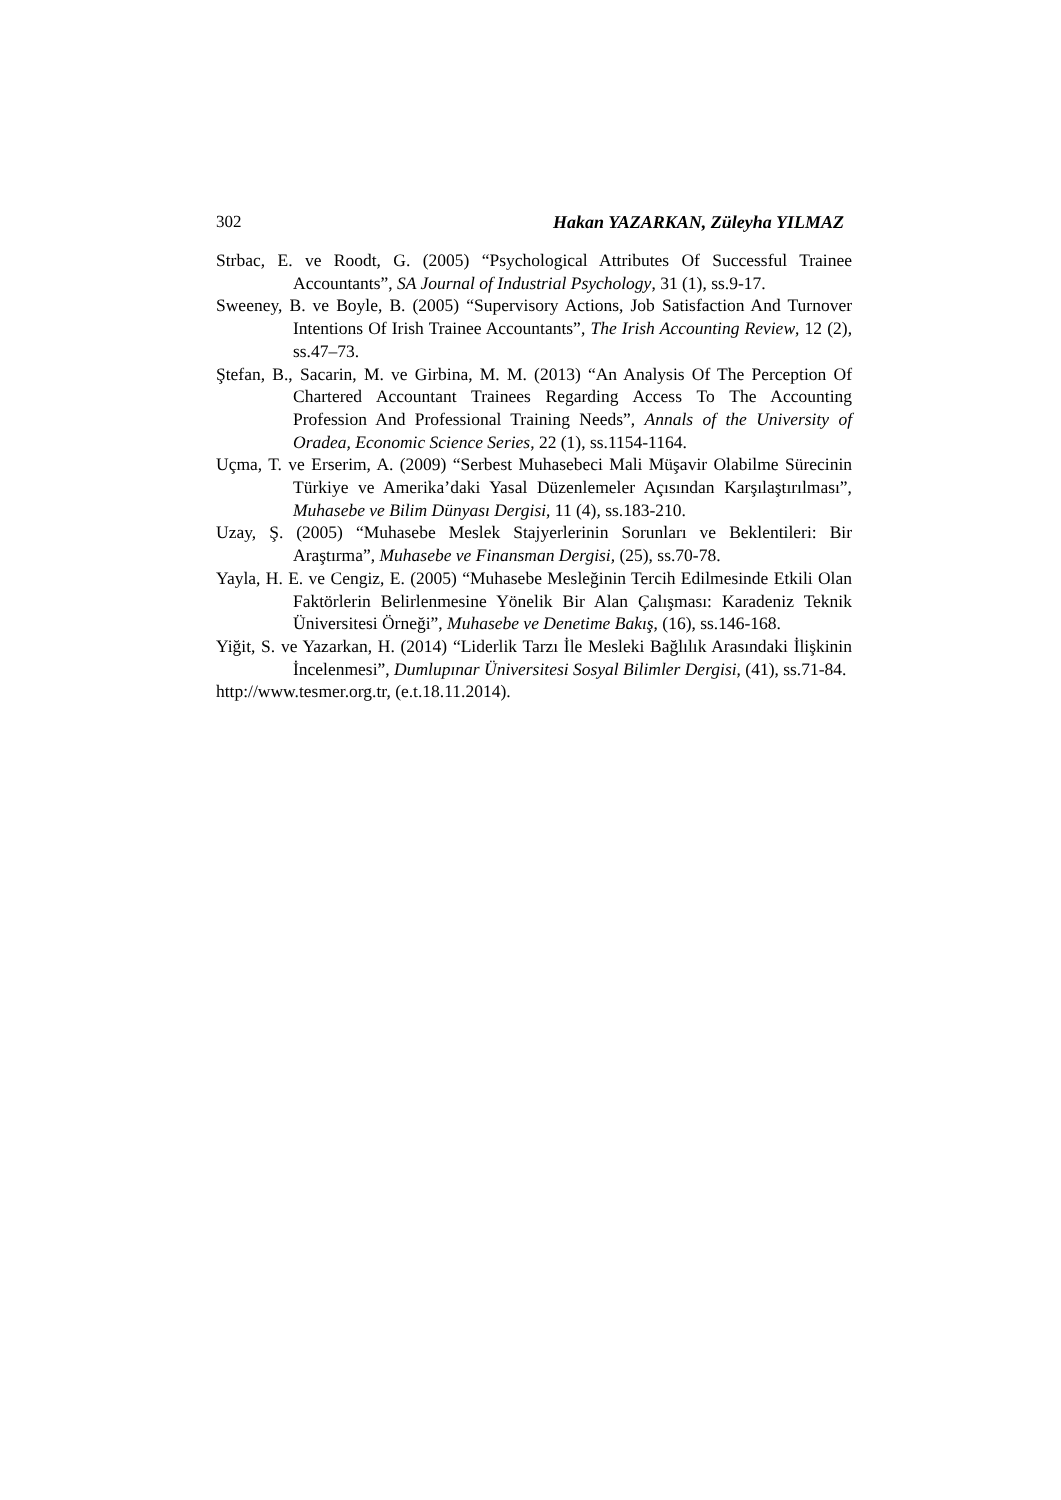302 Hakan YAZARKAN, Züleyha YILMAZ
Strbac, E. ve Roodt, G. (2005) “Psychological Attributes Of Successful Trainee Accountants”, SA Journal of Industrial Psychology, 31 (1), ss.9-17.
Sweeney, B. ve Boyle, B. (2005) “Supervisory Actions, Job Satisfaction And Turnover Intentions Of Irish Trainee Accountants”, The Irish Accounting Review, 12 (2), ss.47–73.
Ştefan, B., Sacarin, M. ve Girbina, M. M. (2013) “An Analysis Of The Perception Of Chartered Accountant Trainees Regarding Access To The Accounting Profession And Professional Training Needs”, Annals of the University of Oradea, Economic Science Series, 22 (1), ss.1154-1164.
Uçma, T. ve Erserim, A. (2009) “Serbest Muhasebeci Mali Müşavir Olabilme Sürecinin Türkiye ve Amerika’daki Yasal Düzenlemeler Açısından Karşılaştırılması”, Muhasebe ve Bilim Dünyası Dergisi, 11 (4), ss.183-210.
Uzay, Ş. (2005) “Muhasebe Meslek Stajyerlerinin Sorunları ve Beklentileri: Bir Araştırma”, Muhasebe ve Finansman Dergisi, (25), ss.70-78.
Yayla, H. E. ve Cengiz, E. (2005) “Muhasebe Mesleğinin Tercih Edilmesinde Etkili Olan Faktörlerin Belirlenmesine Yönelik Bir Alan Çalışması: Karadeniz Teknik Üniversitesi Örneği”, Muhasebe ve Denetime Bakış, (16), ss.146-168.
Yiğit, S. ve Yazarkan, H. (2014) “Liderlik Tarzı İle Mesleki Bağlılık Arasındaki İlişkinin İncelenmesi”, Dumlupınar Üniversitesi Sosyal Bilimler Dergisi, (41), ss.71-84.
http://www.tesmer.org.tr, (e.t.18.11.2014).